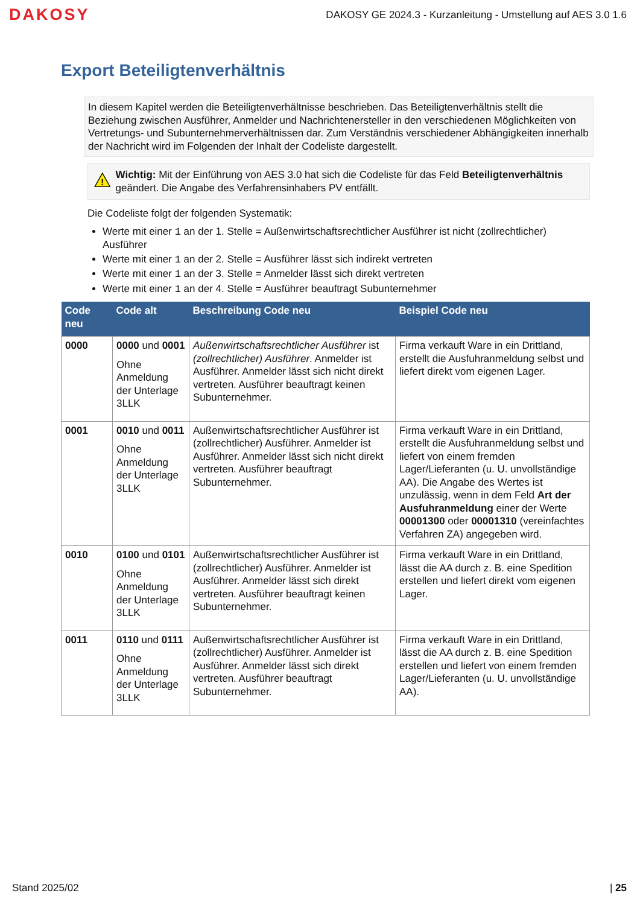DAKOSY
DAKOSY GE 2024.3 - Kurzanleitung - Umstellung auf AES 3.0 1.6
Export Beteiligtenverhältnis
In diesem Kapitel werden die Beteiligtenverhältnisse beschrieben. Das Beteiligtenverhältnis stellt die Beziehung zwischen Ausführer, Anmelder und Nachrichtenersteller in den verschiedenen Möglichkeiten von Vertretungs- und Subunternehmerverhältnissen dar. Zum Verständnis verschiedener Abhängigkeiten innerhalb der Nachricht wird im Folgenden der Inhalt der Codeliste dargestellt.
!
Wichtig: Mit der Einführung von AES 3.0 hat sich die Codeliste für das Feld Beteiligtenverhältnis geändert. Die Angabe des Verfahrensinhabers PV entfällt.
Die Codeliste folgt der folgenden Systematik:
Werte mit einer 1 an der 1. Stelle = Außenwirtschaftsrechtlicher Ausführer ist nicht (zollrechtlicher) Ausführer
Werte mit einer 1 an der 2. Stelle = Ausführer lässt sich indirekt vertreten
Werte mit einer 1 an der 3. Stelle = Anmelder lässt sich direkt vertreten
Werte mit einer 1 an der 4. Stelle = Ausführer beauftragt Subunternehmer
| Code neu | Code alt | Beschreibung Code neu | Beispiel Code neu |
| --- | --- | --- | --- |
| 0000 | 0000 und 0001 Ohne Anmeldung der Unterlage 3LLK | Außenwirtschaftsrechtlicher Ausführer ist (zollrechtlicher) Ausführer . Anmelder ist Ausführer. Anmelder lässt sich nicht direkt vertreten. Ausführer beauftragt keinen Subunternehmer. | Firma verkauft Ware in ein Drittland, erstellt die Ausfuhranmeldung selbst und liefert direkt vom eigenen Lager. |
| 0001 | 0010 und 0011 Ohne Anmeldung der Unterlage 3LLK | Außenwirtschaftsrechtlicher Ausführer ist (zollrechtlicher) Ausführer. Anmelder ist Ausführer. Anmelder lässt sich nicht direkt vertreten. Ausführer beauftragt Subunternehmer. | Firma verkauft Ware in ein Drittland, erstellt die Ausfuhranmeldung selbst und liefert von einem fremden Lager/Lieferanten (u. U. unvollständige AA). Die Angabe des Wertes ist unzulässig, wenn in dem Feld Art der Ausfuhranmeldung einer der Werte 00001300 oder 00001310 (vereinfachtes Verfahren ZA) angegeben wird. |
| 0010 | 0100 und 0101 Ohne Anmeldung der Unterlage 3LLK | Außenwirtschaftsrechtlicher Ausführer ist (zollrechtlicher) Ausführer. Anmelder ist Ausführer. Anmelder lässt sich direkt vertreten. Ausführer beauftragt keinen Subunternehmer. | Firma verkauft Ware in ein Drittland, lässt die AA durch z. B. eine Spedition erstellen und liefert direkt vom eigenen Lager. |
| 0011 | 0110 und 0111 Ohne Anmeldung der Unterlage 3LLK | Außenwirtschaftsrechtlicher Ausführer ist (zollrechtlicher) Ausführer. Anmelder ist Ausführer. Anmelder lässt sich direkt vertreten. Ausführer beauftragt Subunternehmer. | Firma verkauft Ware in ein Drittland, lässt die AA durch z. B. eine Spedition erstellen und liefert von einem fremden Lager/Lieferanten (u. U. unvollständige AA). |
Stand 2025/02 | 25